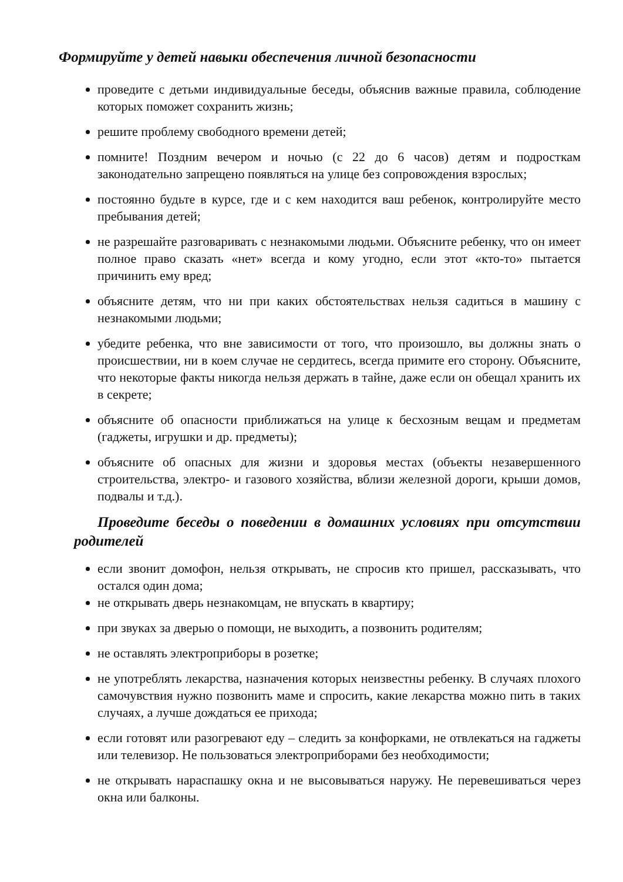Формируйте у детей навыки обеспечения личной безопасности
проведите с детьми индивидуальные беседы, объяснив важные правила, соблюдение которых поможет сохранить жизнь;
решите проблему свободного времени детей;
помните! Поздним вечером и ночью (с 22 до 6 часов) детям и подросткам законодательно запрещено появляться на улице без сопровождения взрослых;
постоянно будьте в курсе, где и с кем находится ваш ребенок, контролируйте место пребывания детей;
не разрешайте разговаривать с незнакомыми людьми. Объясните ребенку, что он имеет полное право сказать «нет» всегда и кому угодно, если этот «кто-то» пытается причинить ему вред;
объясните детям, что ни при каких обстоятельствах нельзя садиться в машину с незнакомыми людьми;
убедите ребенка, что вне зависимости от того, что произошло, вы должны знать о происшествии, ни в коем случае не сердитесь, всегда примите его сторону. Объясните, что некоторые факты никогда нельзя держать в тайне, даже если он обещал хранить их в секрете;
объясните об опасности приближаться на улице к бесхозным вещам и предметам (гаджеты, игрушки и др. предметы);
объясните об опасных для жизни и здоровья местах (объекты незавершенного строительства, электро- и газового хозяйства, вблизи железной дороги, крыши домов, подвалы и т.д.).
Проведите беседы о поведении в домашних условиях при отсутствии родителей
если звонит домофон, нельзя открывать, не спросив кто пришел, рассказывать, что остался один дома;
не открывать дверь незнакомцам, не впускать в квартиру;
при звуках за дверью о помощи, не выходить, а позвонить родителям;
не оставлять электроприборы в розетке;
не употреблять лекарства, назначения которых неизвестны ребенку. В случаях плохого самочувствия нужно позвонить маме и спросить, какие лекарства можно пить в таких случаях, а лучше дождаться ее прихода;
если готовят или разогревают еду – следить за конфорками, не отвлекаться на гаджеты или телевизор. Не пользоваться электроприборами без необходимости;
не открывать нараспашку окна и не высовываться наружу. Не перевешиваться через окна или балконы.